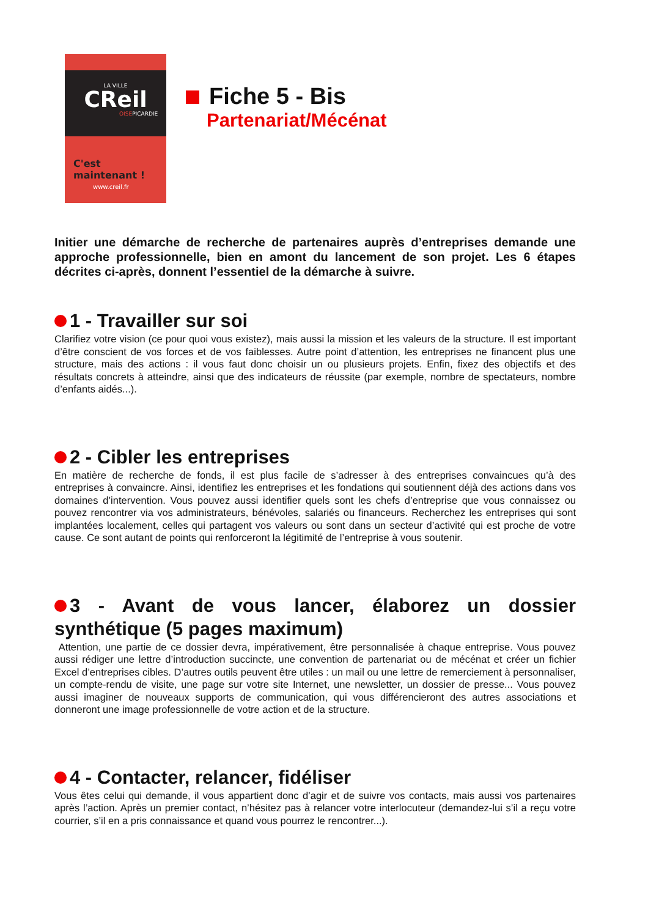LA VILLE
CReil
OISEPICARDIE
C'est maintenant !
www.creil.fr
Fiche 5 - Bis
Partenariat/Mécénat
Initier une démarche de recherche de partenaires auprès d’entreprises demande une approche professionnelle, bien en amont du lancement de son projet. Les 6 étapes décrites ci-après, donnent l’essentiel de la démarche à suivre.
1 - Travailler sur soi
Clarifiez votre vision (ce pour quoi vous existez), mais aussi la mission et les valeurs de la structure. Il est important d’être conscient de vos forces et de vos faiblesses. Autre point d’attention, les entreprises ne financent plus une structure, mais des actions : il vous faut donc choisir un ou plusieurs projets. Enfin, fixez des objectifs et des résultats concrets à atteindre, ainsi que des indicateurs de réussite (par exemple, nombre de spectateurs, nombre d’enfants aidés...).
2 - Cibler les entreprises
En matière de recherche de fonds, il est plus facile de s’adresser à des entreprises convaincues qu’à des entreprises à convaincre. Ainsi, identifiez les entreprises et les fondations qui soutiennent déjà des actions dans vos domaines d’intervention. Vous pouvez aussi identifier quels sont les chefs d’entreprise que vous connaissez ou pouvez rencontrer via vos administrateurs, bénévoles, salariés ou financeurs. Recherchez les entreprises qui sont implantées localement, celles qui partagent vos valeurs ou sont dans un secteur d’activité qui est proche de votre cause. Ce sont autant de points qui renforceront la légitimité de l’entreprise à vous soutenir.
3 - Avant de vous lancer, élaborez un dossier synthétique (5 pages maximum)
Attention, une partie de ce dossier devra, impérativement, être personnalisée à chaque entreprise. Vous pouvez aussi rédiger une lettre d’introduction succincte, une convention de partenariat ou de mécénat et créer un fichier Excel d’entreprises cibles. D’autres outils peuvent être utiles : un mail ou une lettre de remerciement à personnaliser, un compte-rendu de visite, une page sur votre site Internet, une newsletter, un dossier de presse... Vous pouvez aussi imaginer de nouveaux supports de communication, qui vous différencieront des autres associations et donneront une image professionnelle de votre action et de la structure.
4 - Contacter, relancer, fidéliser
Vous êtes celui qui demande, il vous appartient donc d’agir et de suivre vos contacts, mais aussi vos partenaires après l’action. Après un premier contact, n’hésitez pas à relancer votre interlocuteur (demandez-lui s’il a reçu votre courrier, s’il en a pris connaissance et quand vous pourrez le rencontrer...).